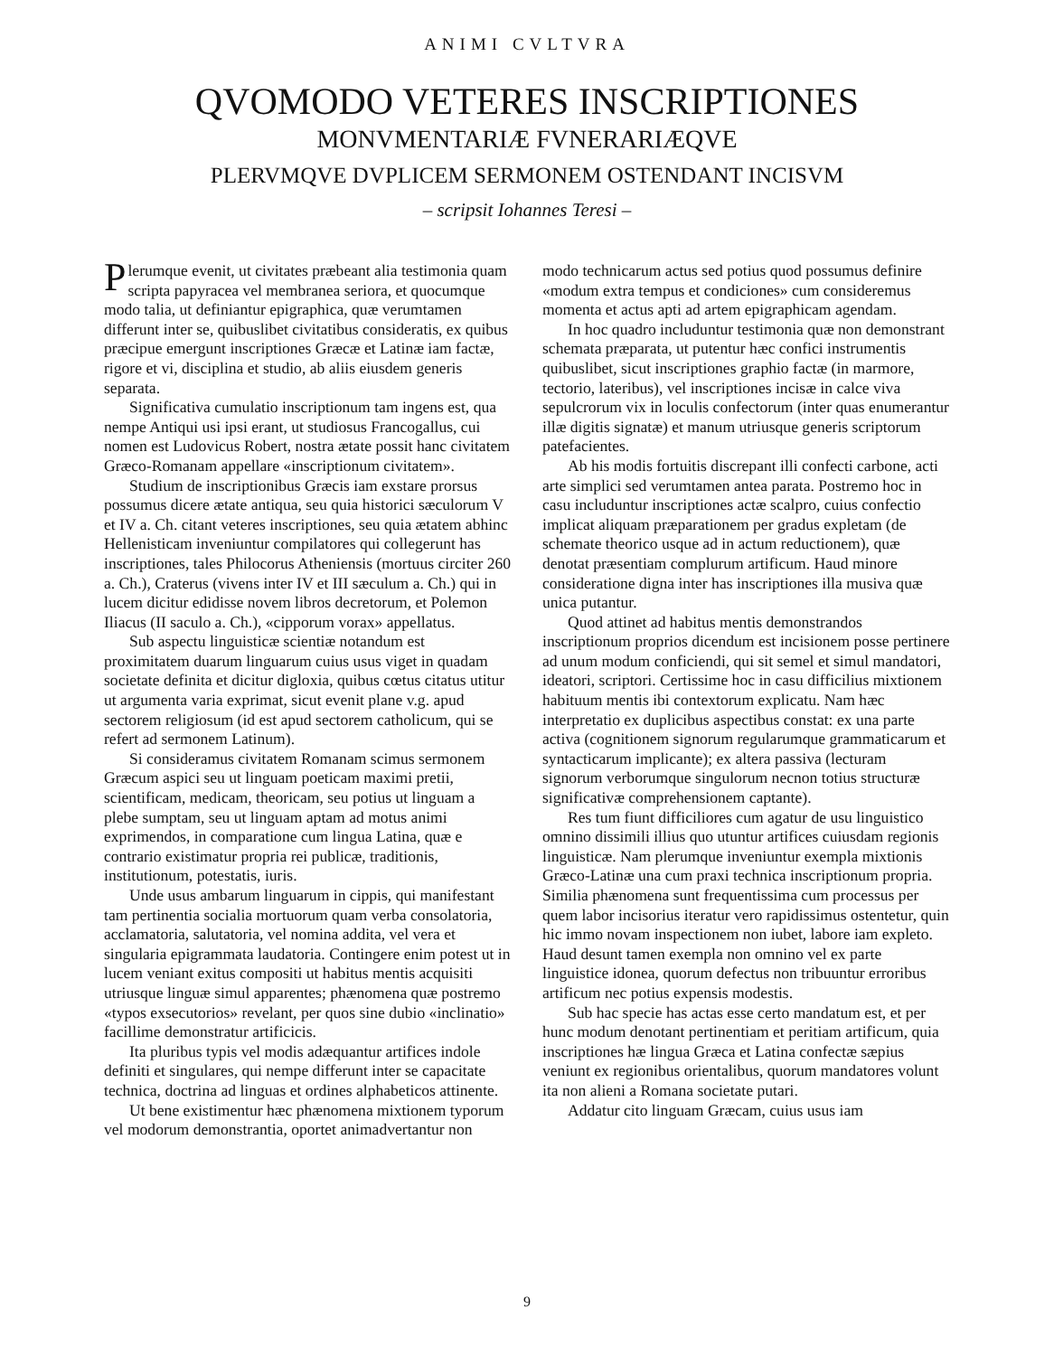ANIMI CVLTVRA
QVOMODO VETERES INSCRIPTIONES
MONVMENTARIÆ FVNERARIÆQVE
PLERVMQVE DVPLICEM SERMONEM OSTENDANT INCISVM
– scripsit Iohannes Teresi –
Plerumque evenit, ut civitates præbeant alia testimonia quam scripta papyracea vel membranea seriora, et quocumque modo talia, ut definiantur epigraphica, quæ verumtamen differunt inter se, quibuslibet civitatibus consideratis, ex quibus præcipue emergunt inscriptiones Græcæ et Latinæ iam factæ, rigore et vi, disciplina et studio, ab aliis eiusdem generis separata.
Significativa cumulatio inscriptionum tam ingens est, qua nempe Antiqui usi ipsi erant, ut studiosus Francogallus, cui nomen est Ludovicus Robert, nostra ætate possit hanc civitatem Græco-Romanam appellare «inscriptionum civitatem».
Studium de inscriptionibus Græcis iam exstare prorsus possumus dicere ætate antiqua, seu quia historici sæculorum V et IV a. Ch. citant veteres inscriptiones, seu quia ætatem abhinc Hellenisticam inveniuntur compilatores qui collegerunt has inscriptiones, tales Philocorus Atheniensis (mortuus circiter 260 a. Ch.), Craterus (vivens inter IV et III sæculum a. Ch.) qui in lucem dicitur edidisse novem libros decretorum, et Polemon Iliacus (II saculo a. Ch.), «cipporum vorax» appellatus.
Sub aspectu linguisticæ scientiæ notandum est proximitatem duarum linguarum cuius usus viget in quadam societate definita et dicitur digloxia, quibus cœtus citatus utitur ut argumenta varia exprimat, sicut evenit plane v.g. apud sectorem religiosum (id est apud sectorem catholicum, qui se refert ad sermonem Latinum).
Si consideramus civitatem Romanam scimus sermonem Græcum aspici seu ut linguam poeticam maximi pretii, scientificam, medicam, theoricam, seu potius ut linguam a plebe sumptam, seu ut linguam aptam ad motus animi exprimendos, in comparatione cum lingua Latina, quæ e contrario existimatur propria rei publicæ, traditionis, institutionum, potestatis, iuris.
Unde usus ambarum linguarum in cippis, qui manifestant tam pertinentia socialia mortuorum quam verba consolatoria, acclamatoria, salutatoria, vel nomina addita, vel vera et singularia epigrammata laudatoria. Contingere enim potest ut in lucem veniant exitus compositi ut habitus mentis acquisiti utriusque linguæ simul apparentes; phænomena quæ postremo «typos exsecutorios» revelant, per quos sine dubio «inclinatio» facillime demonstratur artificicis.
Ita pluribus typis vel modis adæquantur artifices indole definiti et singulares, qui nempe differunt inter se capacitate technica, doctrina ad linguas et ordines alphabeticos attinente.
Ut bene existimentur hæc phænomena mixtionem typorum vel modorum demonstrantia, oportet animadvertantur non modo technicarum actus sed potius quod possumus definire «modum extra tempus et condiciones» cum consideremus momenta et actus apti ad artem epigraphicam agendam.
In hoc quadro includuntur testimonia quæ non demonstrant schemata præparata, ut putentur hæc confici instrumentis quibuslibet, sicut inscriptiones graphio factæ (in marmore, tectorio, lateribus), vel inscriptiones incisæ in calce viva sepulcrorum vix in loculis confectorum (inter quas enumerantur illæ digitis signatæ) et manum utriusque generis scriptorum patefacientes.
Ab his modis fortuitis discrepant illi confecti carbone, acti arte simplici sed verumtamen antea parata. Postremo hoc in casu includuntur inscriptiones actæ scalpro, cuius confectio implicat aliquam præparationem per gradus expletam (de schemate theorico usque ad in actum reductionem), quæ denotat præsentiam complurum artificum. Haud minore consideratione digna inter has inscriptiones illa musiva quæ unica putantur.
Quod attinet ad habitus mentis demonstrandos inscriptionum proprios dicendum est incisionem posse pertinere ad unum modum conficiendi, qui sit semel et simul mandatori, ideatori, scriptori. Certissime hoc in casu difficilius mixtionem habituum mentis ibi contextorum explicatu. Nam hæc interpretatio ex duplicibus aspectibus constat: ex una parte activa (cognitionem signorum regularumque grammaticarum et syntacticarum implicante); ex altera passiva (lecturam signorum verborumque singulorum necnon totius structuræ significativæ comprehensionem captante).
Res tum fiunt difficiliores cum agatur de usu linguistico omnino dissimili illius quo utuntur artifices cuiusdam regionis linguisticæ. Nam plerumque inveniuntur exempla mixtionis Græco-Latinæ una cum praxi technica inscriptionum propria. Similia phænomena sunt frequentissima cum processus per quem labor incisorius iteratur vero rapidissimus ostentetur, quin hic immo novam inspectionem non iubet, labore iam expleto. Haud desunt tamen exempla non omnino vel ex parte linguistice idonea, quorum defectus non tribuuntur erroribus artificum nec potius expensis modestis.
Sub hac specie has actas esse certo mandatum est, et per hunc modum denotant pertinentiam et peritiam artificum, quia inscriptiones hæ lingua Græca et Latina confectæ sæpius veniunt ex regionibus orientalibus, quorum mandatores volunt ita non alieni a Romana societate putari.
Addatur cito linguam Græcam, cuius usus iam
9